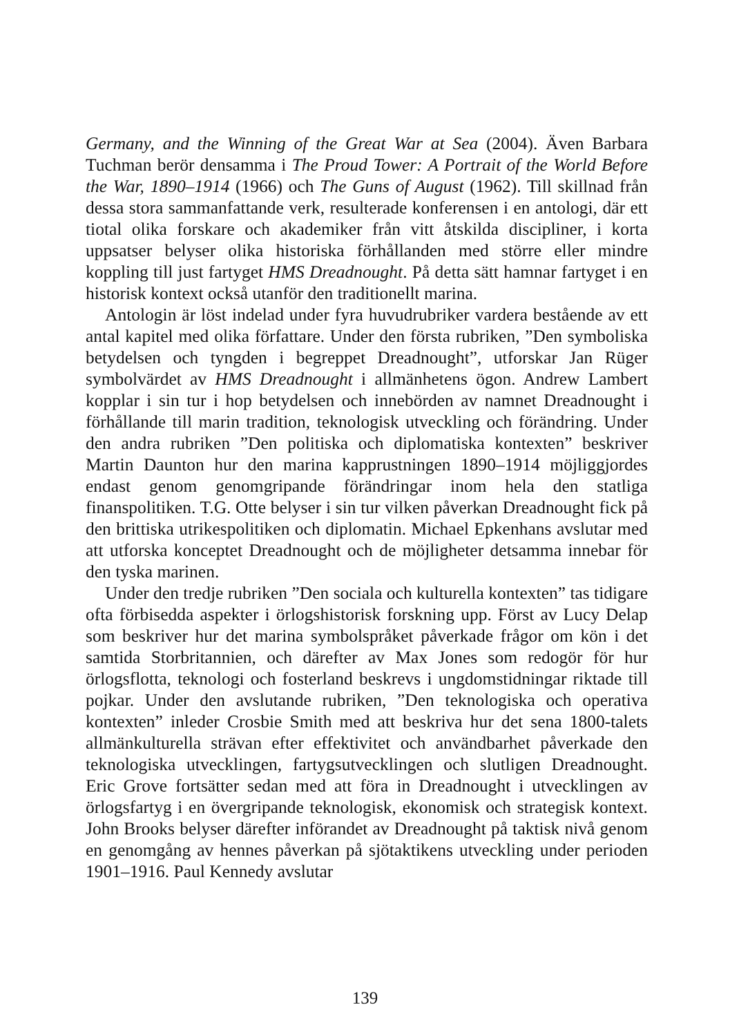Germany, and the Winning of the Great War at Sea (2004). Även Barbara Tuchman berör densamma i The Proud Tower: A Portrait of the World Before the War, 1890–1914 (1966) och The Guns of August (1962). Till skillnad från dessa stora sammanfattande verk, resulterade konferensen i en antologi, där ett tiotal olika forskare och akademiker från vitt åtskilda discipliner, i korta uppsatser belyser olika historiska förhållanden med större eller mindre koppling till just fartyget HMS Dreadnought. På detta sätt hamnar fartyget i en historisk kontext också utanför den traditionellt marina.
Antologin är löst indelad under fyra huvudrubriker vardera bestående av ett antal kapitel med olika författare. Under den första rubriken, ”Den symboliska betydelsen och tyngden i begreppet Dreadnought”, utforskar Jan Rüger symbolvärdet av HMS Dreadnought i allmänhetens ögon. Andrew Lambert kopplar i sin tur i hop betydelsen och innebörden av namnet Dreadnought i förhållande till marin tradition, teknologisk utveckling och förändring. Under den andra rubriken ”Den politiska och diplomatiska kontexten” beskriver Martin Daunton hur den marina kapprustningen 1890–1914 möjliggjordes endast genom genomgripande förändringar inom hela den statliga finanspolitiken. T.G. Otte belyser i sin tur vilken påverkan Dreadnought fick på den brittiska utrikespolitiken och diplomatin. Michael Epkenhans avslutar med att utforska konceptet Dreadnought och de möjligheter detsamma innebar för den tyska marinen.
Under den tredje rubriken ”Den sociala och kulturella kontexten” tas tidigare ofta förbisedda aspekter i örlogshistorisk forskning upp. Först av Lucy Delap som beskriver hur det marina symbolspråket påverkade frågor om kön i det samtida Storbritannien, och därefter av Max Jones som redogör för hur örlogsflotta, teknologi och fosterland beskrevs i ungdomstidningar riktade till pojkar. Under den avslutande rubriken, ”Den teknologiska och operativa kontexten” inleder Crosbie Smith med att beskriva hur det sena 1800-talets allmänkulturella strävan efter effektivitet och användbarhet påverkade den teknologiska utvecklingen, fartygsutvecklingen och slutligen Dreadnought. Eric Grove fortsätter sedan med att föra in Dreadnought i utvecklingen av örlogsfartyg i en övergripande teknologisk, ekonomisk och strategisk kontext. John Brooks belyser därefter införandet av Dreadnought på taktisk nivå genom en genomgång av hennes påverkan på sjötaktikens utveckling under perioden 1901–1916. Paul Kennedy avslutar
139